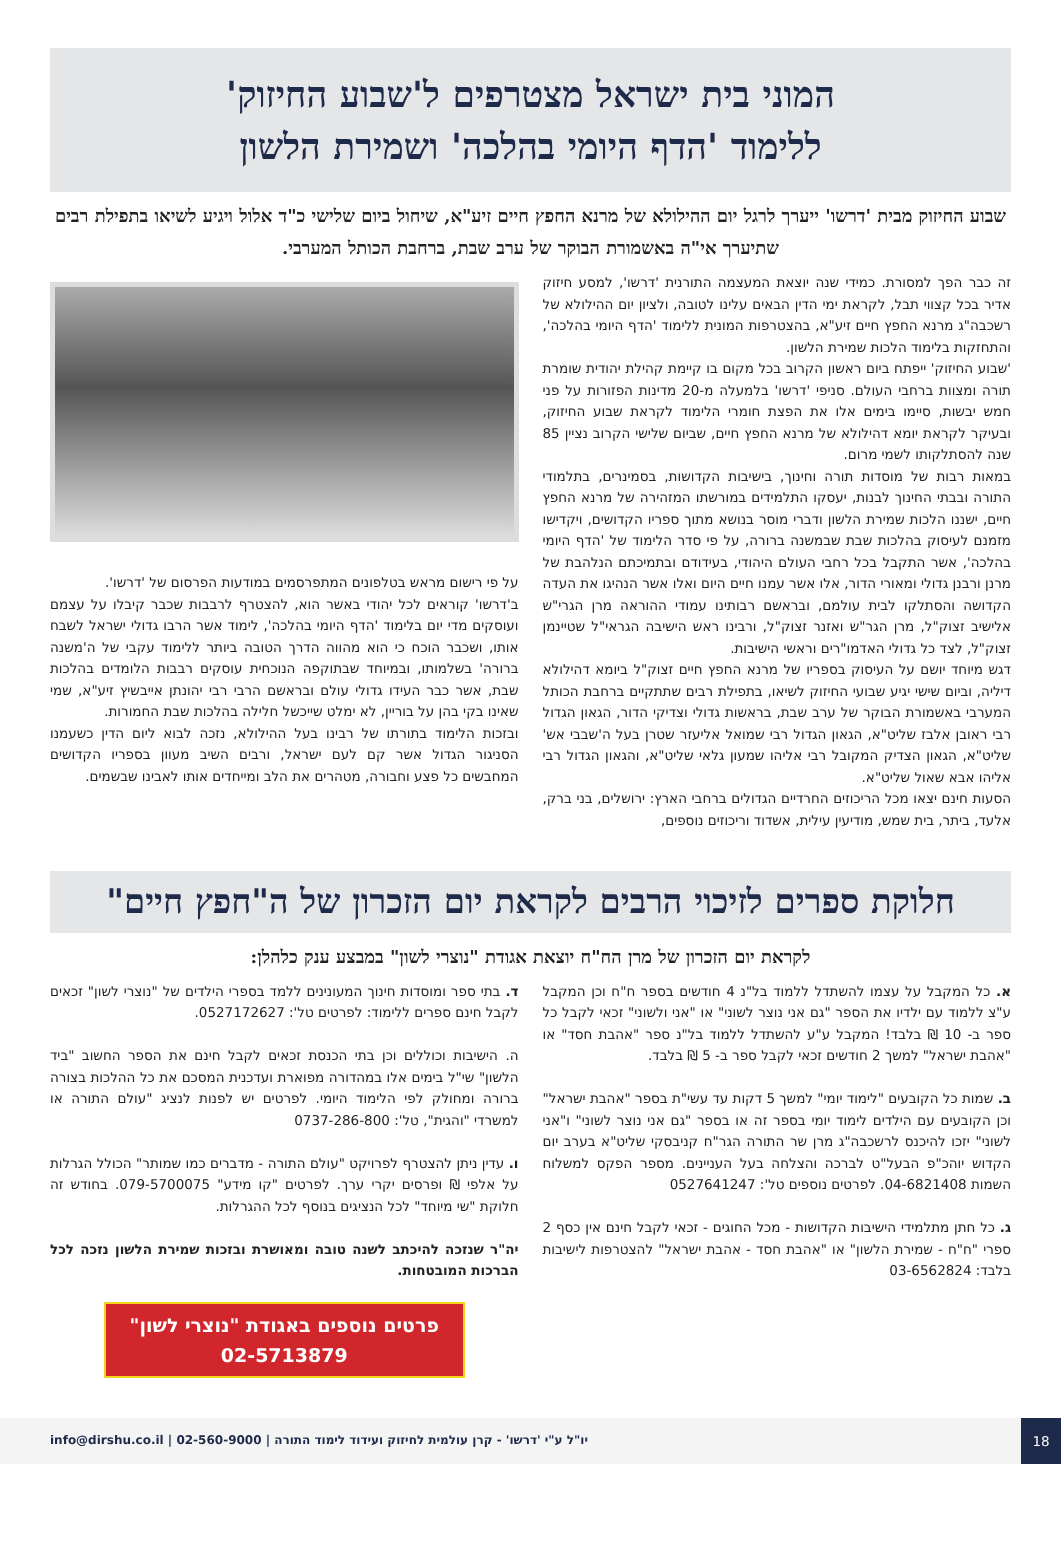המוני בית ישראל מצטרפים ל'שבוע החיזוק'
ללימוד 'הדף היומי בהלכה' ושמירת הלשון
שבוע החיזוק מבית 'דרשו' ייערך לרגל יום ההילולא של מרנא החפץ חיים זיע"א, שיחול ביום שלישי כ"ד אלול ויגיע לשיאו בתפילת רבים שתיערך אי"ה באשמורת הבוקר של ערב שבת, ברחבת הכותל המערבי.
זה כבר הפך למסורת. כמידי שנה יוצאת המעצמה התורנית 'דרשו', למסע חיזוק אדיר בכל קצווי תבל, לקראת ימי הדין הבאים עלינו לטובה, ולציון יום ההילולא של רשכבה"ג מרנא החפץ חיים זיע"א, בהצטרפות המונית ללימוד 'הדף היומי בהלכה', והתחזקות בלימוד הלכות שמירת הלשון.
'שבוע החיזוק' ייפתח ביום ראשון הקרוב בכל מקום בו קיימת קהילת יהודית שומרת תורה ומצוות ברחבי העולם. סניפי 'דרשו' בלמעלה מ-20 מדינות הפזורות על פני חמש יבשות, סיימו בימים אלו את הפצת חומרי הלימוד לקראת שבוע החיזוק, ובעיקר לקראת יומא דהילולא של מרנא החפץ חיים, שביום שלישי הקרוב נציין 85 שנה להסתלקותו לשמי מרום.
במאות רבות של מוסדות תורה וחינוך, בישיבות הקדושות, בסמינרים, בתלמודי התורה ובבתי החינוך לבנות, יעסקו התלמידים במורשתו המזהירה של מרנא החפץ חיים, ישננו הלכות שמירת הלשון ודברי מוסר בנושא מתוך ספריו הקדושים, ויקדישו מזמנם לעיסוק בהלכות שבת שבמשנה ברורה, על פי סדר הלימוד של 'הדף היומי בהלכה', אשר התקבל בכל רחבי העולם היהודי, בעידודם ובתמיכתם הנלהבת של מרנן ורבנן גדולי ומאורי הדור, אלו אשר עמנו חיים היום ואלו אשר הנהיגו את העדה הקדושה והסתלקו לבית עולמם, ובראשם רבותינו עמודי ההוראה מרן הגרי"ש אלישיב זצוק"ל, מרן הגר"ש ואזנר זצוק"ל, ורבינו ראש הישיבה הגראי"ל שטיינמן זצוק"ל, לצד כל גדולי האדמו"רים וראשי הישיבות.
דגש מיוחד יושם על העיסוק בספריו של מרנא החפץ חיים זצוק"ל ביומא דהילולא דיליה, וביום שישי יגיע שבועי החיזוק לשיאו, בתפילת רבים שתתקיים ברחבת הכותל המערבי באשמורת הבוקר של ערב שבת, בראשות גדולי וצדיקי הדור, הגאון הגדול רבי ראובן אלבז שליט"א, הגאון הגדול רבי שמואל אליעזר שטרן בעל ה'שבבי אש' שליט"א, הגאון הצדיק המקובל רבי אליהו שמעון גלאי שליט"א, והגאון הגדול רבי אליהו אבא שאול שליט"א.
הסעות חינם יצאו מכל הריכוזים החרדיים הגדולים ברחבי הארץ: ירושלים, בני ברק, אלעד, ביתר, בית שמש, מודיעין עילית, אשדוד וריכוזים נוספים,
על פי רישום מראש בטלפונים המתפרסמים במודעות הפרסום של 'דרשו'.
ב'דרשו' קוראים לכל יהודי באשר הוא, להצטרף לרבבות שכבר קיבלו על עצמם ועוסקים מדי יום בלימוד 'הדף היומי בהלכה', לימוד אשר הרבו גדולי ישראל לשבח אותו, ושכבר הוכח כי הוא מהווה הדרך הטובה ביותר ללימוד עקבי של ה'משנה ברורה' בשלמותו, ובמיוחד שבתוקפה הנוכחית עוסקים רבבות הלומדים בהלכות שבת, אשר כבר העידו גדולי עולם ובראשם הרבי רבי יהונתן אייבשיץ זיע"א, שמי שאינו בקי בהן על בוריין, לא ימלט שייכשל חלילה בהלכות שבת החמורות.
ובזכות הלימוד בתורתו של רבינו בעל ההילולא, נזכה לבוא ליום הדין כשעמנו הסניגור הגדול אשר קם לעם ישראל, ורבים השיב מעוון בספריו הקדושים המחבשים כל פצע וחבורה, מטהרים את הלב ומייחדים אותו לאבינו שבשמים.
חלוקת ספרים לזיכוי הרבים לקראת יום הזכרון של ה"חפץ חיים"
לקראת יום הזכרון של מרן הח"ח יוצאת אגודת "נוצרי לשון" במבצע ענק כלהלן:
א. כל המקבל על עצמו להשתדל ללמוד בל"נ 4 חודשים בספר ח"ח וכן המקבל ע"צ ללמוד עם ילדיו את הספר "גם אני נוצר לשוני" או "אני ולשוני" זכאי לקבל כל ספר ב- 10 ₪ בלבד! המקבל ע"ע להשתדל ללמוד בל"נ ספר "אהבת חסד" או "אהבת ישראל" למשך 2 חודשים זכאי לקבל ספר ב- 5 ₪ בלבד.
ב. שמות כל הקובעים "לימוד יומי" למשך 5 דקות עד עשי"ת בספר "אהבת ישראל" וכן הקובעים עם הילדים לימוד יומי בספר זה או בספר "גם אני נוצר לשוני" ו"אני לשוני" יזכו להיכנס לרשכבה"ג מרן שר התורה הגר"ח קניבסקי שליט"א בערב יום הקדוש יוהכ"פ הבעל"ט לברכה והצלחה בעל העניינים. מספר הפקס למשלוח השמות 04-6821408. לפרטים נוספים טל': 0527641247
ג. כל חתן מתלמידי הישיבות הקדושות - מכל החוגים - זכאי לקבל חינם אין כסף 2 ספרי "ח"ח - שמירת הלשון" או "אהבת חסד - אהבת ישראל" להצטרפות לישיבות בלבד: 03-6562824
ד. בתי ספר ומוסדות חינוך המעונינים ללמד בספרי הילדים של "נוצרי לשון" זכאים לקבל חינם ספרים ללימוד: לפרטים טל': 0527172627.
ה. הישיבות וכוללים וכן בתי הכנסת זכאים לקבל חינם את הספר החשוב "ביד הלשון" שי"ל בימים אלו במהדורה מפוארת ועדכנית המסכם את כל ההלכות בצורה ברורה ומחולק לפי הלימוד היומי. לפרטים יש לפנות לנציג "עולם התורה או למשרדי "והגית", טל': 0737-286-800
ו. עדין ניתן להצטרף לפרויקט "עולם התורה - מדברים כמו שמותר" הכולל הגרלות על אלפי ₪ ופרסים יקרי ערך. לפרטים "קו מידע" 079-5700075. בחודש זה חלוקת "שי מיוחד" לכל הנציגים בנוסף לכל ההגרלות.
יה"ר שנזכה להיכתב לשנה טובה ומאושרת ובזכות שמירת הלשון נזכה לכל הברכות המובטחות.
פרטים נוספים באגודת "נוצרי לשון"
02-5713879
18
יו"ל ע"י 'דרשו' - קרן עולמית לחיזוק ועידוד לימוד התורה | 02-560-9000 | info@dirshu.co.il